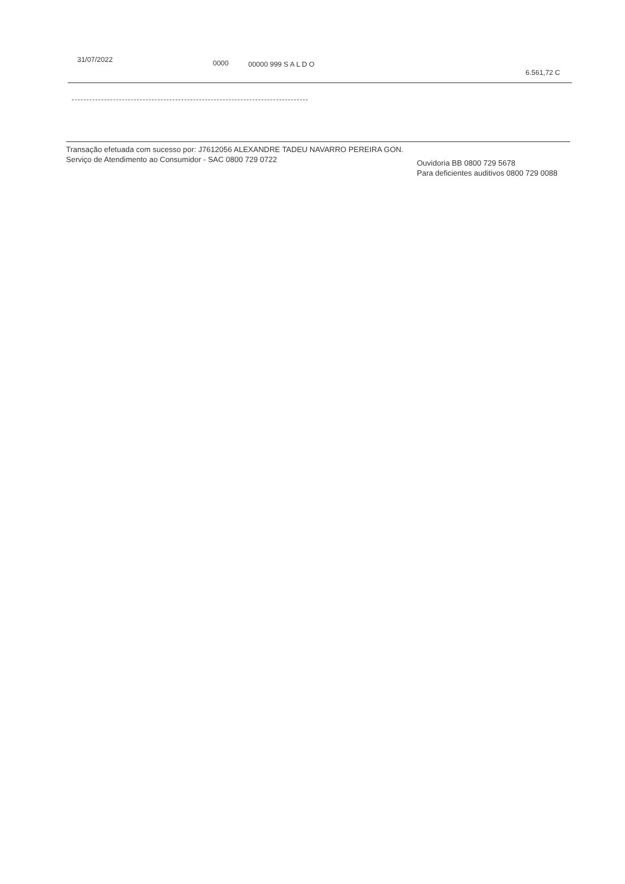| 31/07/2022 | 0000 | 00000 999 S A L D O | 6.561,72 C |
Transação efetuada com sucesso por: J7612056 ALEXANDRE TADEU NAVARRO PEREIRA GON.
Serviço de Atendimento ao Consumidor - SAC 0800 729 0722 Ouvidoria BB 0800 729 5678
Para deficientes auditivos 0800 729 0088